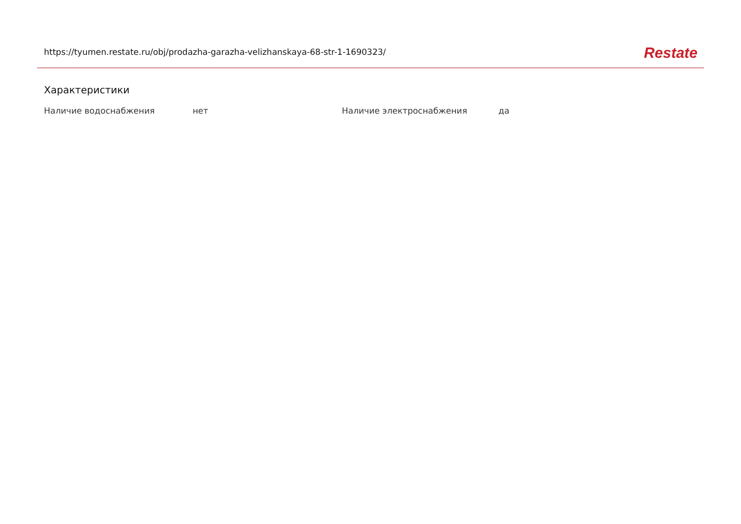https://tyumen.restate.ru/obj/prodazha-garazha-velizhanskaya-68-str-1-1690323/
Restate
Характеристики
| Наличие водоснабжения | нет | Наличие электроснабжения | да |